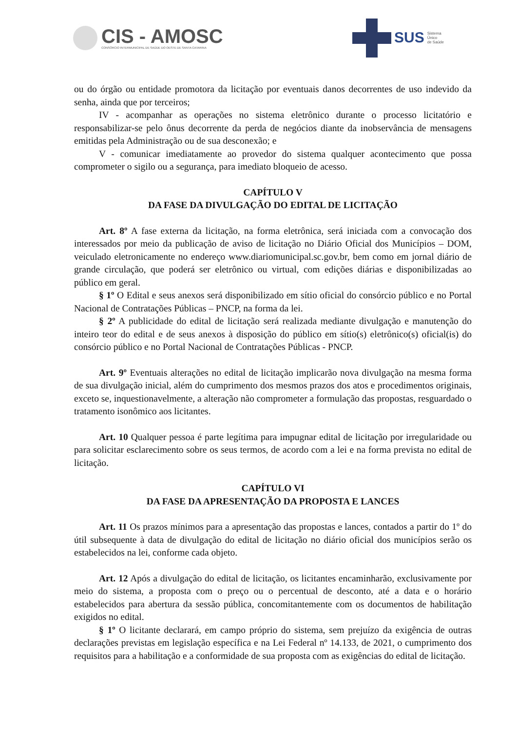CIS - AMOSC
CONSÓRCIO INTERMUNICIPAL DE SAÚDE DO OESTE DE SANTA CATARINA
SUS Sistema
Único
de Saúde
ou do órgão ou entidade promotora da licitação por eventuais danos decorrentes de uso indevido da senha, ainda que por terceiros;
IV - acompanhar as operações no sistema eletrônico durante o processo licitatório e responsabilizar-se pelo ônus decorrente da perda de negócios diante da inobservância de mensagens emitidas pela Administração ou de sua desconexão; e
V - comunicar imediatamente ao provedor do sistema qualquer acontecimento que possa comprometer o sigilo ou a segurança, para imediato bloqueio de acesso.
CAPÍTULO V
DA FASE DA DIVULGAÇÃO DO EDITAL DE LICITAÇÃO
Art. 8º A fase externa da licitação, na forma eletrônica, será iniciada com a convocação dos interessados por meio da publicação de aviso de licitação no Diário Oficial dos Municípios – DOM, veiculado eletronicamente no endereço www.diariomunicipal.sc.gov.br, bem como em jornal diário de grande circulação, que poderá ser eletrônico ou virtual, com edições diárias e disponibilizadas ao público em geral.
§ 1º O Edital e seus anexos será disponibilizado em sítio oficial do consórcio público e no Portal Nacional de Contratações Públicas – PNCP, na forma da lei.
§ 2º A publicidade do edital de licitação será realizada mediante divulgação e manutenção do inteiro teor do edital e de seus anexos à disposição do público em sítio(s) eletrônico(s) oficial(is) do consórcio público e no Portal Nacional de Contratações Públicas - PNCP.
Art. 9º Eventuais alterações no edital de licitação implicarão nova divulgação na mesma forma de sua divulgação inicial, além do cumprimento dos mesmos prazos dos atos e procedimentos originais, exceto se, inquestionavelmente, a alteração não comprometer a formulação das propostas, resguardado o tratamento isonômico aos licitantes.
Art. 10 Qualquer pessoa é parte legítima para impugnar edital de licitação por irregularidade ou para solicitar esclarecimento sobre os seus termos, de acordo com a lei e na forma prevista no edital de licitação.
CAPÍTULO VI
DA FASE DA APRESENTAÇÃO DA PROPOSTA E LANCES
Art. 11 Os prazos mínimos para a apresentação das propostas e lances, contados a partir do 1º do útil subsequente à data de divulgação do edital de licitação no diário oficial dos municípios serão os estabelecidos na lei, conforme cada objeto.
Art. 12 Após a divulgação do edital de licitação, os licitantes encaminharão, exclusivamente por meio do sistema, a proposta com o preço ou o percentual de desconto, até a data e o horário estabelecidos para abertura da sessão pública, concomitantemente com os documentos de habilitação exigidos no edital.
§ 1º O licitante declarará, em campo próprio do sistema, sem prejuízo da exigência de outras declarações previstas em legislação específica e na Lei Federal nº 14.133, de 2021, o cumprimento dos requisitos para a habilitação e a conformidade de sua proposta com as exigências do edital de licitação.